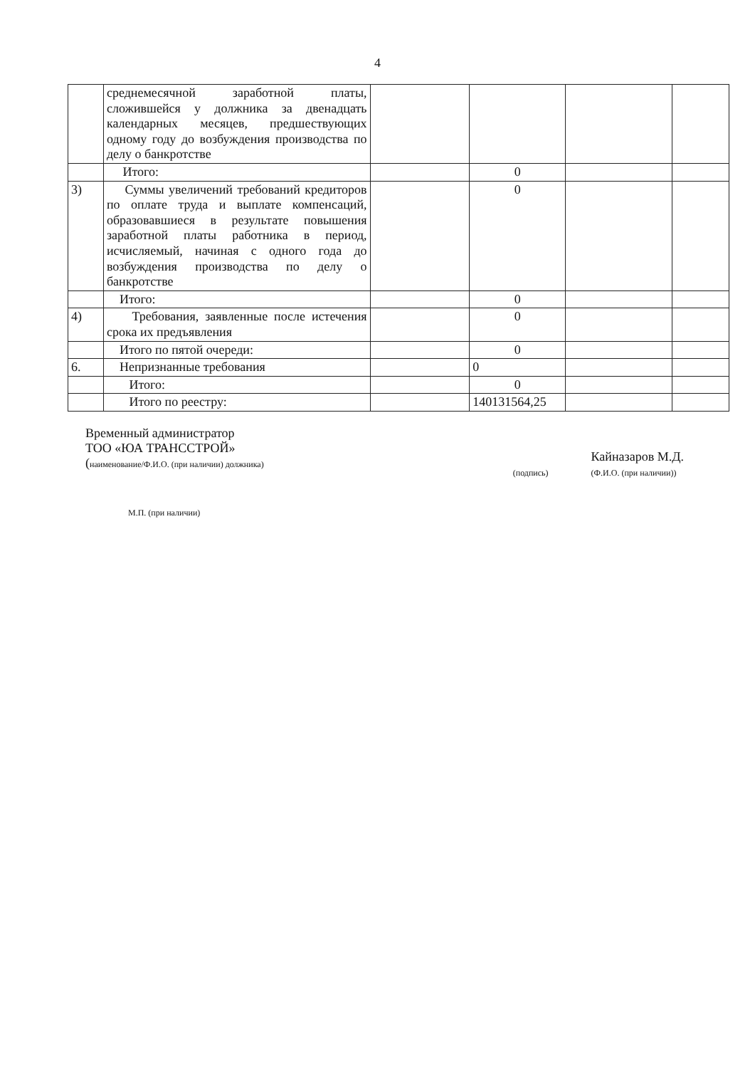4
| | среднемесячной заработной платы, сложившейся у должника за двенадцать календарных месяцев, предшествующих одному году до возбуждения производства по делу о банкротстве | | | | |
| | Итого: | | 0 | | |
| 3) | Суммы увеличений требований кредиторов по оплате труда и выплате компенсаций, образовавшиеся в результате повышения заработной платы работника в период, исчисляемый, начиная с одного года до возбуждения производства по делу о банкротстве | | 0 | | |
| | Итого: | | 0 | | |
| 4) | Требования, заявленные после истечения срока их предъявления | | 0 | | |
| | Итого по пятой очереди: | | 0 | | |
| 6. | Непризнанные требования | | 0 | | |
| | Итого: | | 0 | | |
| | Итого по реестру: | | 140131564,25 | | |
Временный администратор
ТОО «ЮА ТРАНССТРОЙ»
(наименование/Ф.И.О. (при наличии) должника)
(подпись)
Кайназаров М.Д.
(Ф.И.О. (при наличии))
М.П. (при наличии)